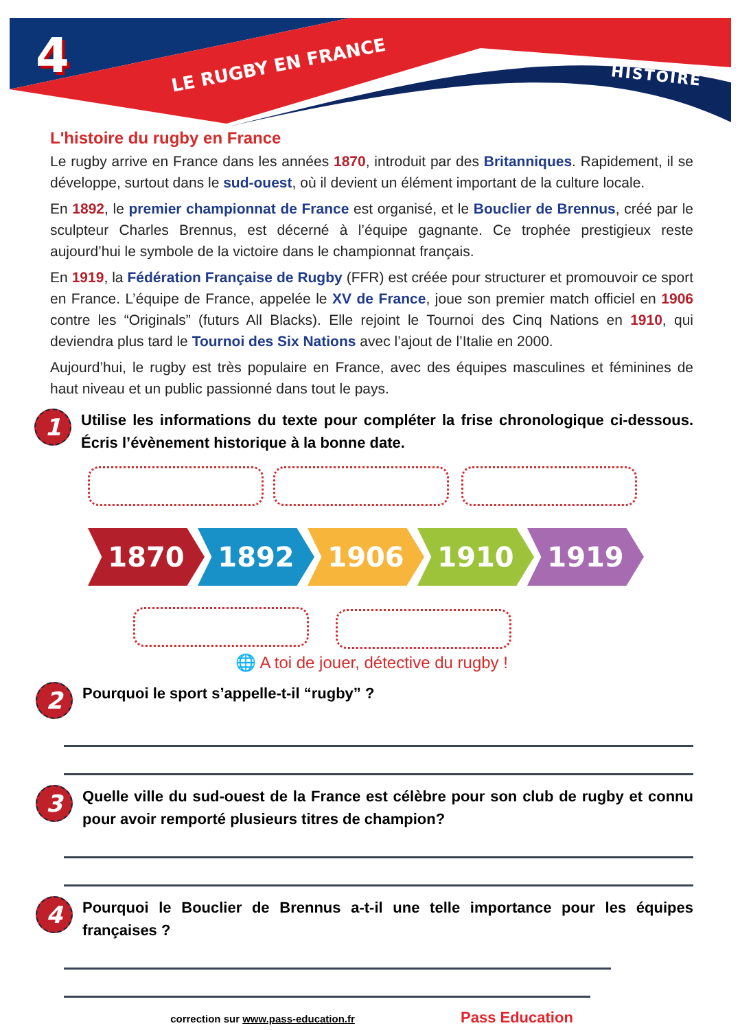4
LE RUGBY EN FRANCE HISTOIRE
L'histoire du rugby en France
Le rugby arrive en France dans les années 1870, introduit par des Britanniques. Rapidement, il se développe, surtout dans le sud-ouest, où il devient un élément important de la culture locale.
En 1892, le premier championnat de France est organisé, et le Bouclier de Brennus, créé par le sculpteur Charles Brennus, est décerné à l’équipe gagnante. Ce trophée prestigieux reste aujourd’hui le symbole de la victoire dans le championnat français.
En 1919, la Fédération Française de Rugby (FFR) est créée pour structurer et promouvoir ce sport en France. L’équipe de France, appelée le XV de France, joue son premier match officiel en 1906 contre les “Originals” (futurs All Blacks). Elle rejoint le Tournoi des Cinq Nations en 1910, qui deviendra plus tard le Tournoi des Six Nations avec l’ajout de l’Italie en 2000.
Aujourd’hui, le rugby est très populaire en France, avec des équipes masculines et féminines de haut niveau et un public passionné dans tout le pays.
1
Utilise les informations du texte pour compléter la frise chronologique ci-dessous. Écris l’évènement historique à la bonne date.
1870 1892 1906 1910 1919
🌐 A toi de jouer, détective du rugby !
2
Pourquoi le sport s’appelle-t-il “rugby” ?
3
Quelle ville du sud-ouest de la France est célèbre pour son club de rugby et connu pour avoir remporté plusieurs titres de champion?
4
Pourquoi le Bouclier de Brennus a-t-il une telle importance pour les équipes françaises ?
correction sur www.pass-education.fr Pass Education